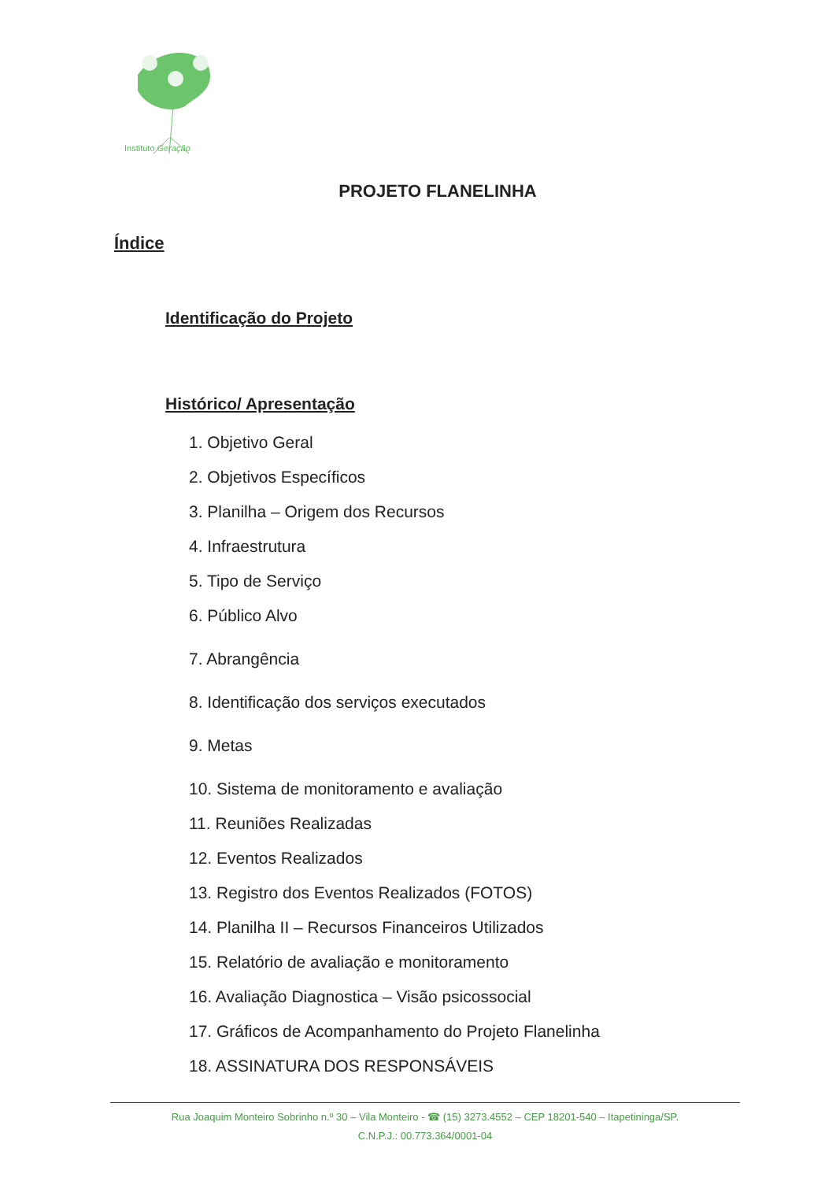Instituto Geração
PROJETO FLANELINHA
Índice
Identificação do Projeto
Histórico/ Apresentação
1. Objetivo Geral
2. Objetivos Específicos
3. Planilha – Origem dos Recursos
4. Infraestrutura
5. Tipo de Serviço
6. Público Alvo
7. Abrangência
8. Identificação dos serviços executados
9. Metas
10. Sistema de monitoramento e avaliação
11. Reuniões Realizadas
12. Eventos Realizados
13. Registro dos Eventos Realizados (FOTOS)
14. Planilha II – Recursos Financeiros Utilizados
15. Relatório de avaliação e monitoramento
16. Avaliação Diagnostica – Visão psicossocial
17. Gráficos de Acompanhamento do Projeto Flanelinha
18. ASSINATURA DOS RESPONSÁVEIS
Rua Joaquim Monteiro Sobrinho n.º 30 – Vila Monteiro - ☎ (15) 3273.4552 – CEP 18201-540 – Itapetininga/SP.
C.N.P.J.: 00.773.364/0001-04